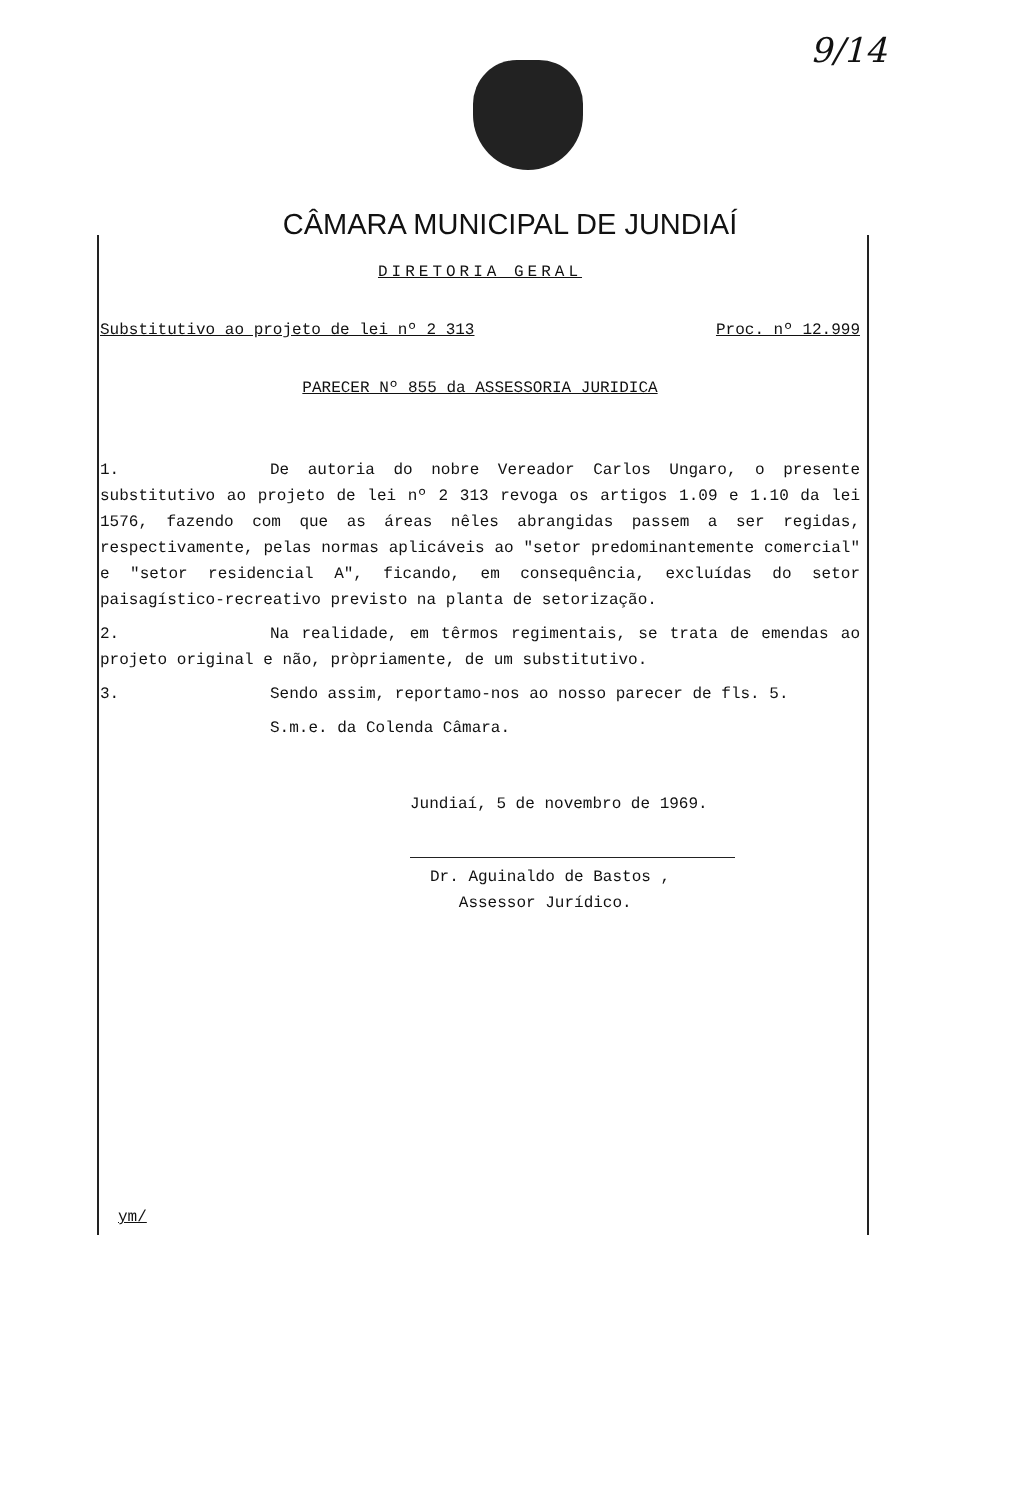9/14
CÂMARA MUNICIPAL DE JUNDIAÍ
DIRETORIA GERAL
Substitutivo ao projeto de lei nº 2 313 Proc. nº 12.999
PARECER Nº 855 da ASSESSORIA JURIDICA
1. De autoria do nobre Vereador Carlos Ungaro, o presente substitutivo ao projeto de lei nº 2 313 revoga os artigos 1.09 e 1.10 da lei 1576, fazendo com que as áreas nêles abrangidas passem a ser regidas, respectivamente, pelas normas aplicáveis ao "setor predominantemente comercial" e "setor residencial A", ficando, em consequência, excluídas do setor paisagístico-recreativo previsto na planta de setorização.
2. Na realidade, em têrmos regimentais, se trata de emendas ao projeto original e não, pròpriamente, de um substitutivo.
3. Sendo assim, reportamo-nos ao nosso parecer de fls. 5.
S.m.e. da Colenda Câmara.
Jundiaí, 5 de novembro de 1969.
Dr. Aguinaldo de Bastos ,
Assessor Jurídico.
ym/